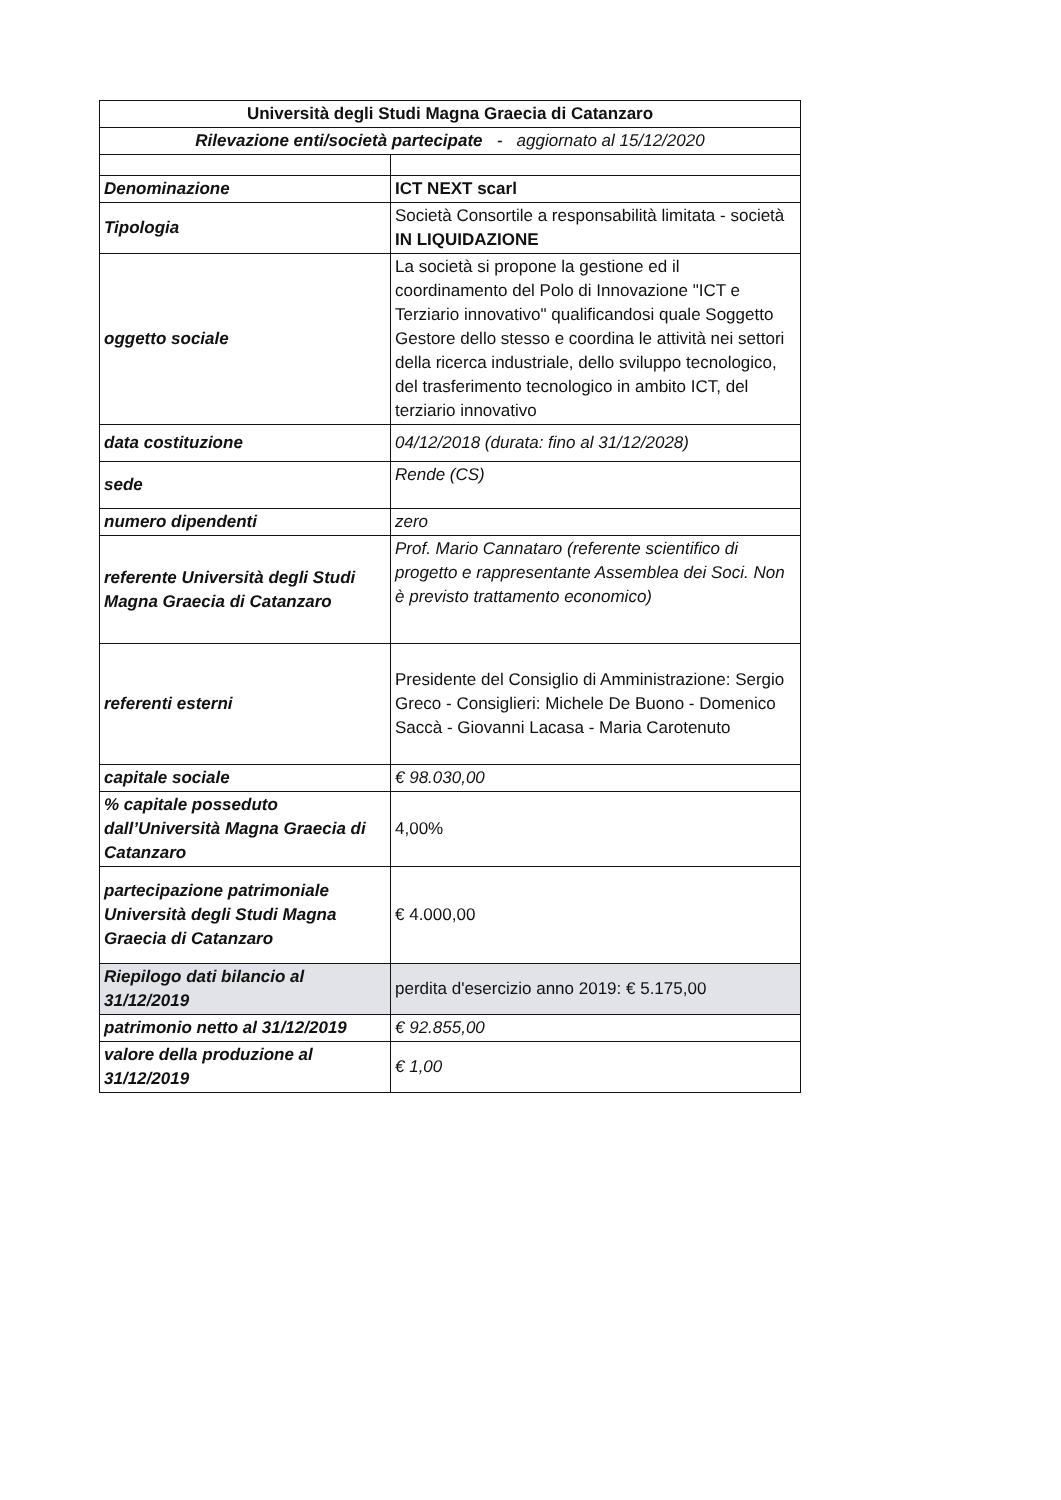| Università degli Studi Magna Graecia di Catanzaro | |
| --- | --- |
| Rilevazione enti/società partecipate - aggiornato al 15/12/2020 | |
| Denominazione | ICT NEXT scarl |
| Tipologia | Società Consortile a responsabilità limitata - società IN LIQUIDAZIONE |
| oggetto sociale | La società si propone la gestione ed il coordinamento del Polo di Innovazione "ICT e Terziario innovativo" qualificandosi quale Soggetto Gestore dello stesso e coordina le attività nei settori della ricerca industriale, dello sviluppo tecnologico, del trasferimento tecnologico in ambito ICT, del terziario innovativo |
| data costituzione | 04/12/2018 (durata: fino al 31/12/2028) |
| sede | Rende (CS) |
| numero dipendenti | zero |
| referente Università degli Studi Magna Graecia di Catanzaro | Prof. Mario Cannataro (referente scientifico di progetto e rappresentante Assemblea dei Soci. Non è previsto trattamento economico) |
| referenti esterni | Presidente del Consiglio di Amministrazione: Sergio Greco - Consiglieri: Michele De Buono - Domenico Saccà - Giovanni Lacasa - Maria Carotenuto |
| capitale sociale | € 98.030,00 |
| % capitale posseduto dall’Università Magna Graecia di Catanzaro | 4,00% |
| partecipazione patrimoniale Università degli Studi Magna Graecia di Catanzaro | € 4.000,00 |
| Riepilogo dati bilancio al 31/12/2019 | perdita d'esercizio anno 2019: € 5.175,00 |
| patrimonio netto al 31/12/2019 | € 92.855,00 |
| valore della produzione al 31/12/2019 | € 1,00 |